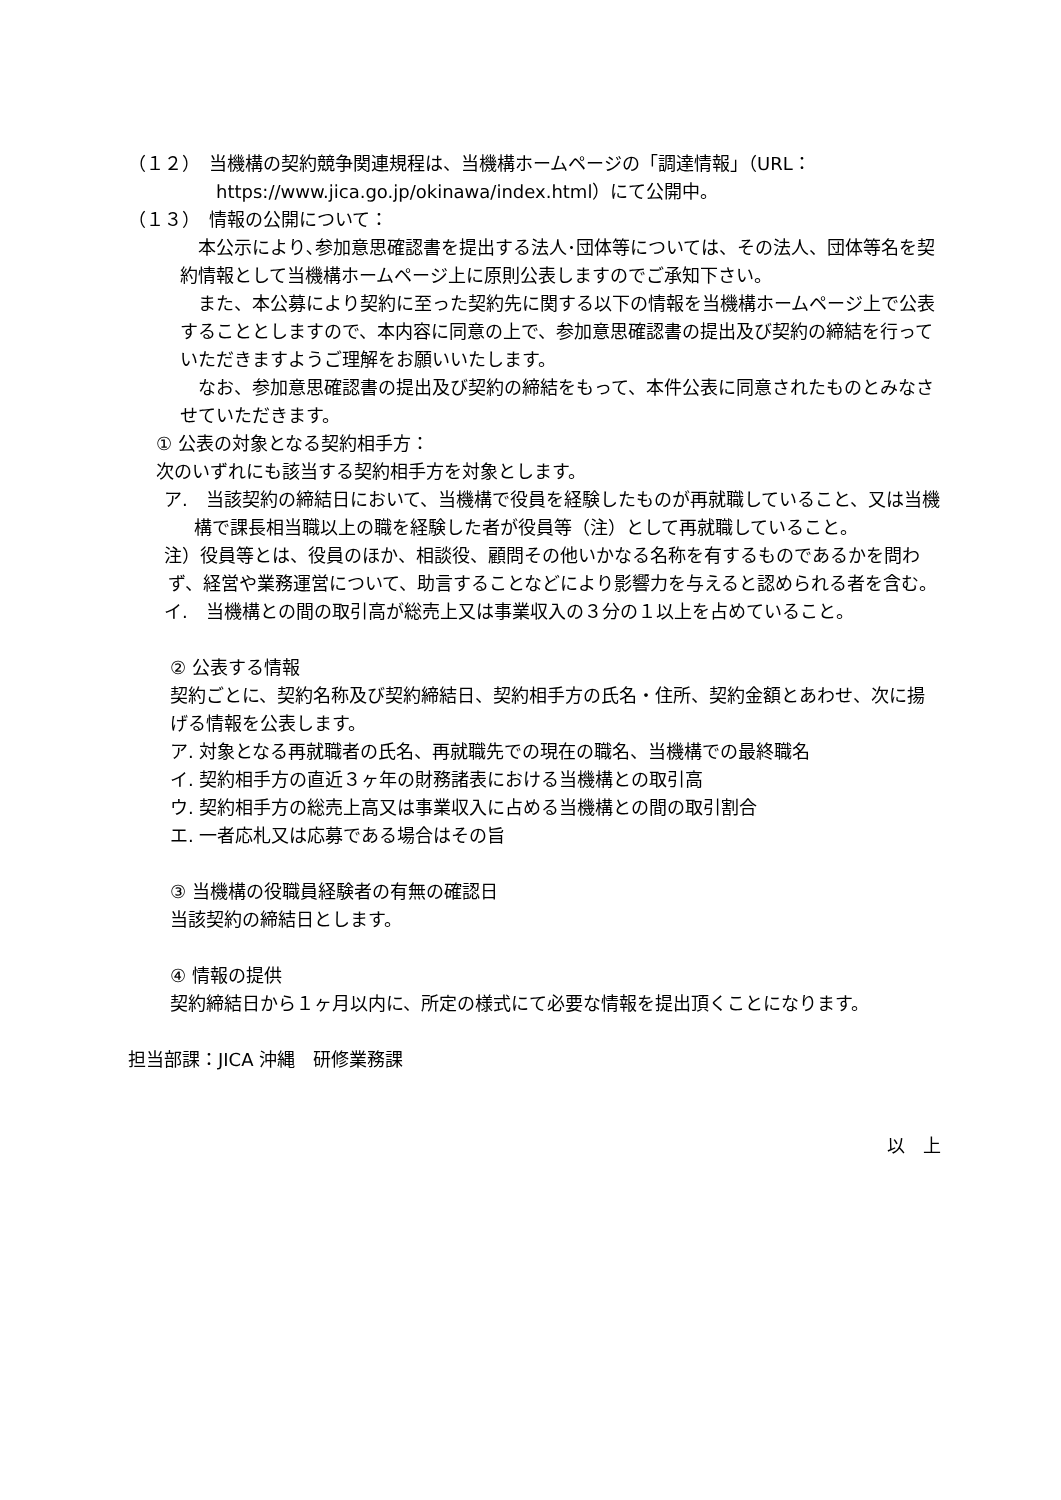（１２）　当機構の契約競争関連規程は、当機構ホームページの「調達情報」（URL：https://www.jica.go.jp/okinawa/index.html）にて公開中。
（１３）　情報の公開について：
　本公示により､参加意思確認書を提出する法人･団体等については、その法人、団体等名を契約情報として当機構ホームページ上に原則公表しますのでご承知下さい。
　また、本公募により契約に至った契約先に関する以下の情報を当機構ホームページ上で公表することとしますので、本内容に同意の上で、参加意思確認書の提出及び契約の締結を行っていただきますようご理解をお願いいたします。
　なお、参加意思確認書の提出及び契約の締結をもって、本件公表に同意されたものとみなさせていただきます。
① 公表の対象となる契約相手方：
次のいずれにも該当する契約相手方を対象とします。
ア.　当該契約の締結日において、当機構で役員を経験したものが再就職していること、又は当機構で課長相当職以上の職を経験した者が役員等（注）として再就職していること。
注）役員等とは、役員のほか、相談役、顧問その他いかなる名称を有するものであるかを問わず、経営や業務運営について、助言することなどにより影響力を与えると認められる者を含む。
イ.　当機構との間の取引高が総売上又は事業収入の３分の１以上を占めていること。
② 公表する情報
契約ごとに、契約名称及び契約締結日、契約相手方の氏名・住所、契約金額とあわせ、次に揚げる情報を公表します。
ア. 対象となる再就職者の氏名、再就職先での現在の職名、当機構での最終職名
イ. 契約相手方の直近３ヶ年の財務諸表における当機構との取引高
ウ. 契約相手方の総売上高又は事業収入に占める当機構との間の取引割合
エ. 一者応札又は応募である場合はその旨
③ 当機構の役職員経験者の有無の確認日
当該契約の締結日とします。
④ 情報の提供
契約締結日から１ヶ月以内に、所定の様式にて必要な情報を提出頂くことになります。
担当部課：JICA 沖縄　研修業務課
以　上